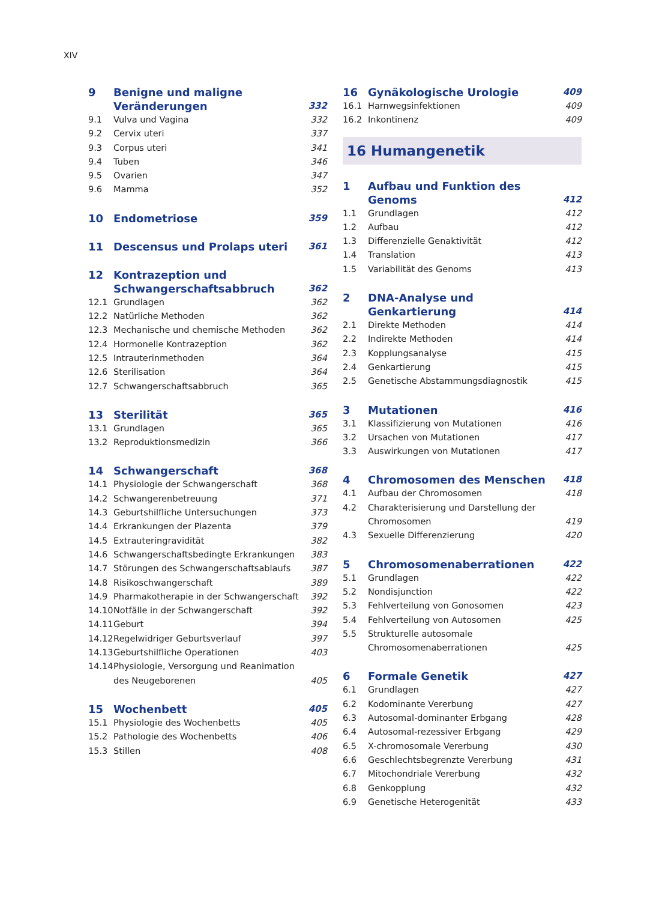XIV
9 Benigne und maligne Veränderungen 332
9.1 Vulva und Vagina 332
9.2 Cervix uteri 337
9.3 Corpus uteri 341
9.4 Tuben 346
9.5 Ovarien 347
9.6 Mamma 352
10 Endometriose 359
11 Descensus und Prolaps uteri 361
12 Kontrazeption und Schwangerschaftsabbruch 362
12.1 Grundlagen 362
12.2 Natürliche Methoden 362
12.3 Mechanische und chemische Methoden 362
12.4 Hormonelle Kontrazeption 362
12.5 Intrauterinmethoden 364
12.6 Sterilisation 364
12.7 Schwangerschaftsabbruch 365
13 Sterilität 365
13.1 Grundlagen 365
13.2 Reproduktionsmedizin 366
14 Schwangerschaft 368
14.1 Physiologie der Schwangerschaft 368
14.2 Schwangerenbetreuung 371
14.3 Geburtshilfliche Untersuchungen 373
14.4 Erkrankungen der Plazenta 379
14.5 Extrauteringravidität 382
14.6 Schwangerschaftsbedingte Erkrankungen 383
14.7 Störungen des Schwangerschaftsablaufs 387
14.8 Risikoschwangerschaft 389
14.9 Pharmakotherapie in der Schwangerschaft 392
14.10 Notfälle in der Schwangerschaft 392
14.11 Geburt 394
14.12 Regelwidriger Geburtsverlauf 397
14.13 Geburtshilfliche Operationen 403
14.14 Physiologie, Versorgung und Reanimation des Neugeborenen 405
15 Wochenbett 405
15.1 Physiologie des Wochenbetts 405
15.2 Pathologie des Wochenbetts 406
15.3 Stillen 408
16 Gynäkologische Urologie 409
16.1 Harnwegsinfektionen 409
16.2 Inkontinenz 409
16 Humangenetik
1 Aufbau und Funktion des Genoms 412
1.1 Grundlagen 412
1.2 Aufbau 412
1.3 Differenzielle Genaktivität 412
1.4 Translation 413
1.5 Variabilität des Genoms 413
2 DNA-Analyse und Genkartierung 414
2.1 Direkte Methoden 414
2.2 Indirekte Methoden 414
2.3 Kopplungsanalyse 415
2.4 Genkartierung 415
2.5 Genetische Abstammungsdiagnostik 415
3 Mutationen 416
3.1 Klassifizierung von Mutationen 416
3.2 Ursachen von Mutationen 417
3.3 Auswirkungen von Mutationen 417
4 Chromosomen des Menschen 418
4.1 Aufbau der Chromosomen 418
4.2 Charakterisierung und Darstellung der Chromosomen 419
4.3 Sexuelle Differenzierung 420
5 Chromosomenaberrationen 422
5.1 Grundlagen 422
5.2 Nondisjunction 422
5.3 Fehlverteilung von Gonosomen 423
5.4 Fehlverteilung von Autosomen 425
5.5 Strukturelle autosomale Chromosomenaberrationen 425
6 Formale Genetik 427
6.1 Grundlagen 427
6.2 Kodominante Vererbung 427
6.3 Autosomal-dominanter Erbgang 428
6.4 Autosomal-rezessiver Erbgang 429
6.5 X-chromosomale Vererbung 430
6.6 Geschlechtsbegrenzte Vererbung 431
6.7 Mitochondriale Vererbung 432
6.8 Genkopplung 432
6.9 Genetische Heterogenität 433